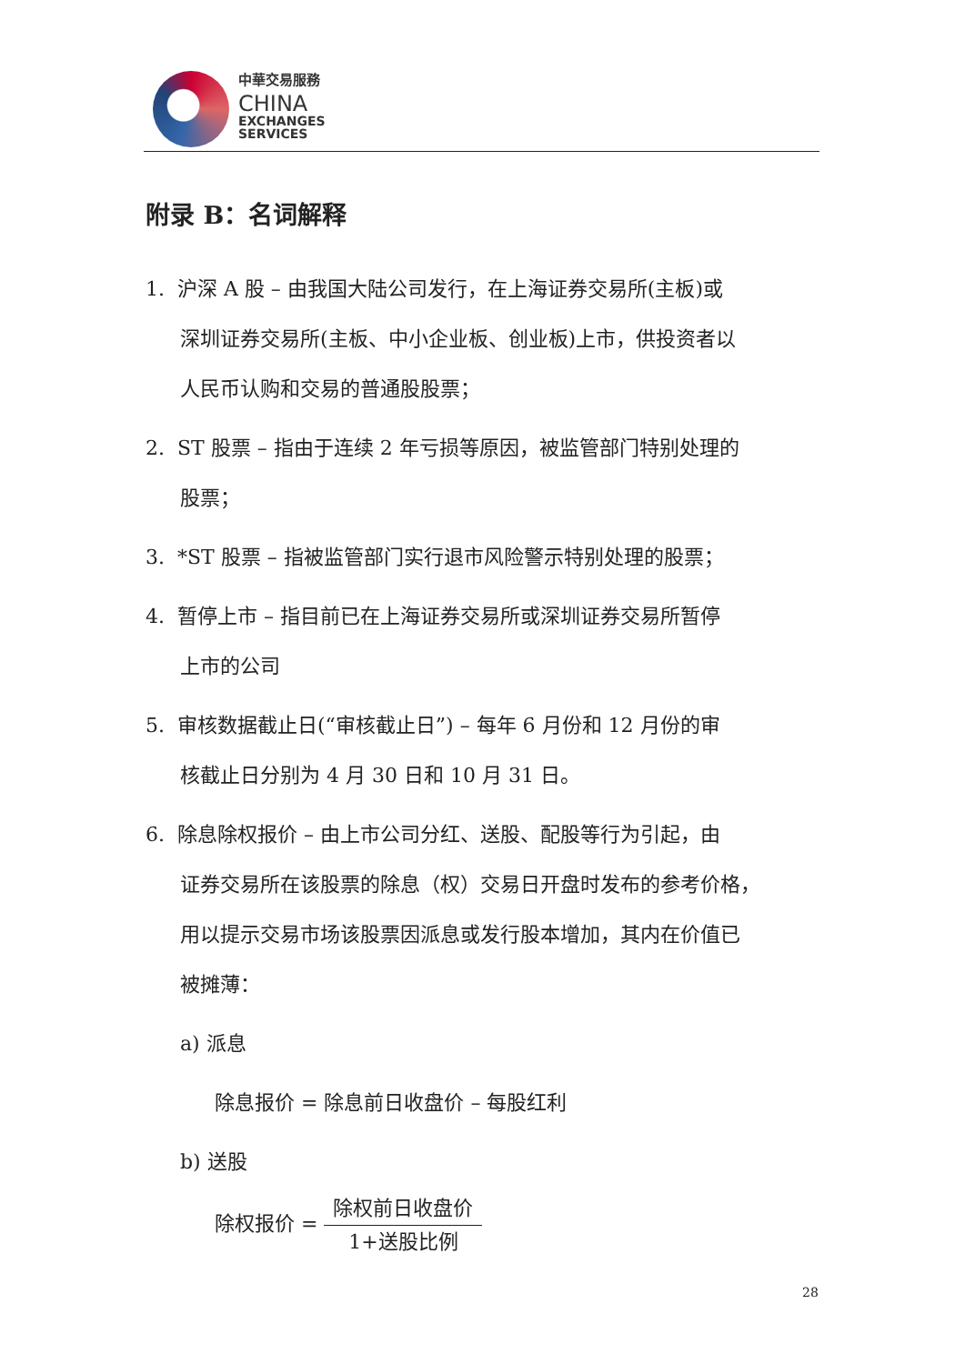中華交易服務
CHINA
EXCHANGES
SERVICES
附录 B：名词解释
1. 沪深 A 股 – 由我国大陆公司发行，在上海证券交易所(主板)或
深圳证券交易所(主板、中小企业板、创业板)上市，供投资者以
人民币认购和交易的普通股股票；
2. ST 股票 – 指由于连续 2 年亏损等原因，被监管部门特别处理的
股票；
3. *ST 股票 – 指被监管部门实行退市风险警示特别处理的股票；
4. 暂停上市 – 指目前已在上海证券交易所或深圳证券交易所暂停
上市的公司
5. 审核数据截止日(“审核截止日”) – 每年 6 月份和 12 月份的审
核截止日分别为 4 月 30 日和 10 月 31 日。
6. 除息除权报价 – 由上市公司分红、送股、配股等行为引起，由
证券交易所在该股票的除息（权）交易日开盘时发布的参考价格，
用以提示交易市场该股票因派息或发行股本增加，其内在价值已
被摊薄：
a) 派息
除息报价 = 除息前日收盘价 – 每股红利
b) 送股
除权报价 = 除权前日收盘价 1+送股比例
28